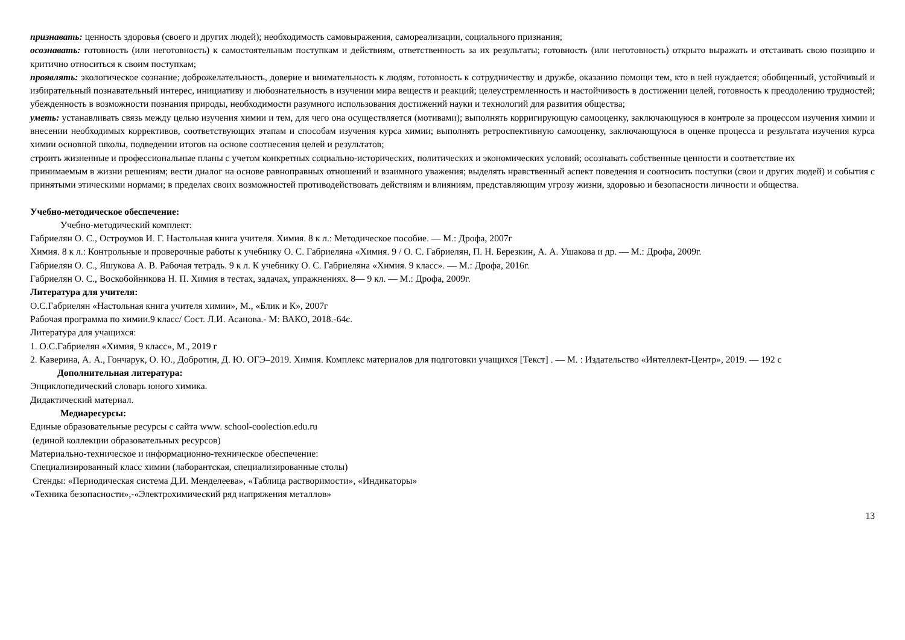признавать: ценность здоровья (своего и других людей); необходимость самовыражения, самореализации, социального признания;
осознавать: готовность (или неготовность) к самостоятельным поступкам и действиям, ответственность за их результаты; готовность (или неготовность) открыто выражать и отстаивать свою позицию и критично относиться к своим поступкам;
проявлять: экологическое сознание; доброжелательность, доверие и внимательность к людям, готовность к сотрудничеству и дружбе, оказанию помощи тем, кто в ней нуждается; обобщенный, устойчивый и избирательный познавательный интерес, инициативу и любознательность в изучении мира веществ и реакций; целеустремленность и настойчивость в достижении целей, готовность к преодолению трудностей; убежденность в возможности познания природы, необходимости разумного использования достижений науки и технологий для развития общества;
уметь: устанавливать связь между целью изучения химии и тем, для чего она осуществляется (мотивами); выполнять корригирующую самооценку, заключающуюся в контроле за процессом изучения химии и внесении необходимых коррективов, соответствующих этапам и способам изучения курса химии; выполнять ретроспективную самооценку, заключающуюся в оценке процесса и результата изучения курса химии основной школы, подведении итогов на основе соотнесения целей и результатов;
строить жизненные и профессиональные планы с учетом конкретных социально-исторических, политических и экономических условий; осознавать собственные ценности и соответствие их
принимаемым в жизни решениям; вести диалог на основе равноправных отношений и взаимного уважения; выделять нравственный аспект поведения и соотносить поступки (свои и других людей) и события с принятыми этическими нормами; в пределах своих возможностей противодействовать действиям и влияниям, представляющим угрозу жизни, здоровью и безопасности личности и общества.
Учебно-методическое обеспечение:
Учебно-методический комплект:
Габриелян О. С., Остроумов И. Г. Настольная книга учителя. Химия. 8 к л.: Методическое пособие. — М.: Дрофа, 2007г
Химия. 8 к л.: Контрольные и проверочные работы к учебнику О. С. Габриеляна «Химия. 9 / О. С. Габриелян, П. Н. Березкин, А. А. Ушакова и др. — М.: Дрофа, 2009г.
Габриелян О. С., Яшукова А. В. Рабочая тетрадь. 9 к л. К учебнику О. С. Габриеляна «Химия. 9 класс». — М.: Дрофа, 2016г.
Габриелян О. С., Воскобойникова Н. П. Химия в тестах, задачах, упражнениях. 8— 9 кл. — М.: Дрофа, 2009г.
Литература для учителя:
О.С.Габриелян «Настольная книга учителя химии», М., «Блик и К», 2007г
Рабочая программа по химии.9 класс/ Сост. Л.И. Асанова.- М: ВАКО, 2018.-64с.
Литература для учащихся:
1. О.С.Габриелян «Химия, 9 класс», М., 2019 г
2. Каверина, А. А., Гончарук, О. Ю., Добротин, Д. Ю. ОГЭ–2019. Химия. Комплекс материалов для подготовки учащихся [Текст] . — М. : Издательство «Интеллект-Центр», 2019. — 192 с
Дополнительная литература:
Энциклопедический словарь юного химика.
Дидактический материал.
Медиаресурсы:
Единые образовательные ресурсы с сайта www. school-coolection.edu.ru
(единой коллекции образовательных ресурсов)
Материально-техническое и информационно-техническое обеспечение:
Специализированный класс химии (лаборантская, специализированные столы)
Стенды: «Периодическая система Д.И. Менделеева», «Таблица растворимости», «Индикаторы»
«Техника безопасности»,-«Электрохимический ряд напряжения металлов»
13